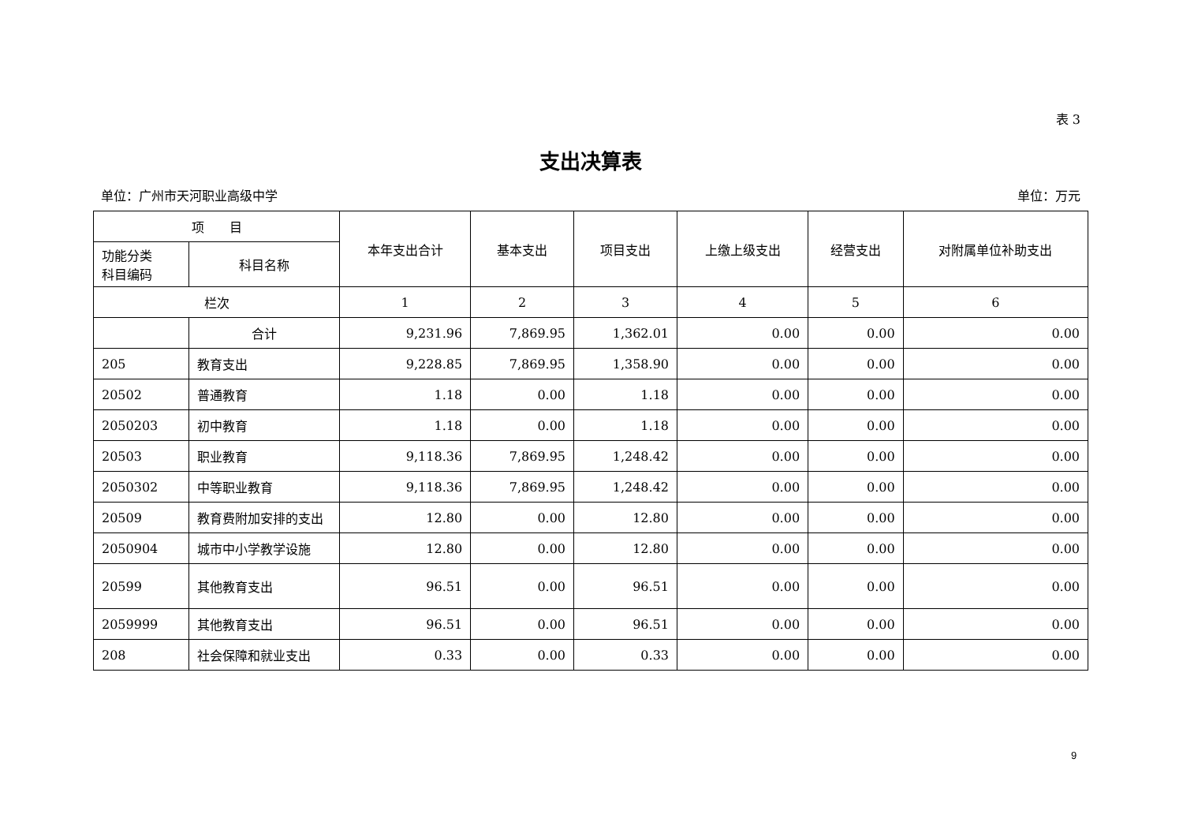表 3
支出决算表
单位：广州市天河职业高级中学 单位：万元
| 项 目 | | 本年支出合计 | 基本支出 | 项目支出 | 上缴上级支出 | 经营支出 | 对附属单位补助支出 |
| --- | --- | --- | --- | --- | --- | --- | --- |
| 功能分类 科目编码 | 科目名称 | | | | | | |
| 栏次 | | 1 | 2 | 3 | 4 | 5 | 6 |
| | 合计 | 9,231.96 | 7,869.95 | 1,362.01 | 0.00 | 0.00 | 0.00 |
| 205 | 教育支出 | 9,228.85 | 7,869.95 | 1,358.90 | 0.00 | 0.00 | 0.00 |
| 20502 | 普通教育 | 1.18 | 0.00 | 1.18 | 0.00 | 0.00 | 0.00 |
| 2050203 | 初中教育 | 1.18 | 0.00 | 1.18 | 0.00 | 0.00 | 0.00 |
| 20503 | 职业教育 | 9,118.36 | 7,869.95 | 1,248.42 | 0.00 | 0.00 | 0.00 |
| 2050302 | 中等职业教育 | 9,118.36 | 7,869.95 | 1,248.42 | 0.00 | 0.00 | 0.00 |
| 20509 | 教育费附加安排的支出 | 12.80 | 0.00 | 12.80 | 0.00 | 0.00 | 0.00 |
| 2050904 | 城市中小学教学设施 | 12.80 | 0.00 | 12.80 | 0.00 | 0.00 | 0.00 |
| 20599 | 其他教育支出 | 96.51 | 0.00 | 96.51 | 0.00 | 0.00 | 0.00 |
| 2059999 | 其他教育支出 | 96.51 | 0.00 | 96.51 | 0.00 | 0.00 | 0.00 |
| 208 | 社会保障和就业支出 | 0.33 | 0.00 | 0.33 | 0.00 | 0.00 | 0.00 |
9